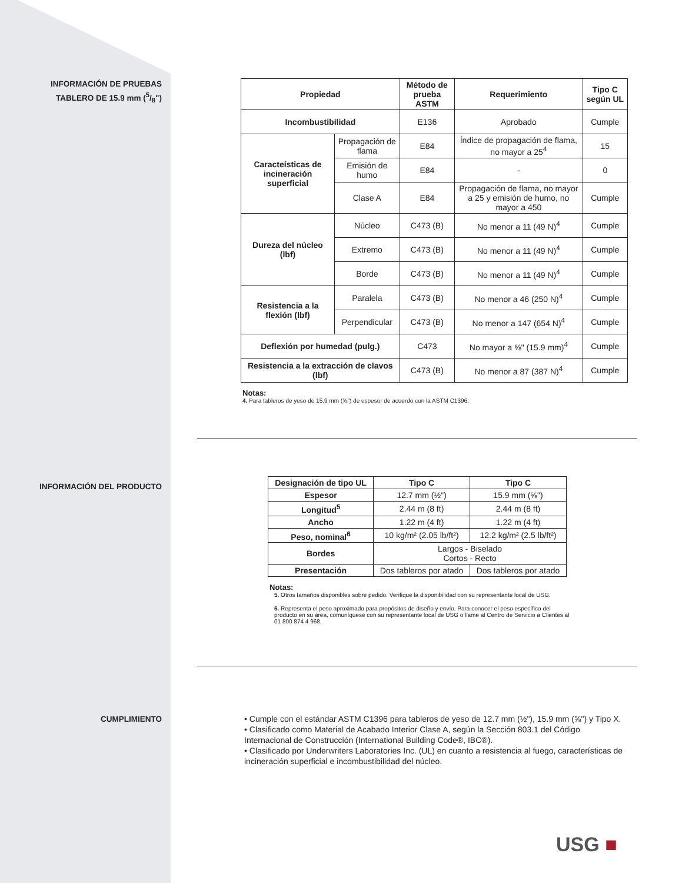INFORMACIÓN DE PRUEBAS
TABLERO DE 15.9 mm (5/8")
| Propiedad | | Método de prueba ASTM | Requerimiento | Tipo C según UL |
| --- | --- | --- | --- | --- |
| Incombustibilidad | | E136 | Aprobado | Cumple |
| Caracteísticas de incineración superficial | Propagación de flama | E84 | Índice de propagación de flama, no mayor a 25<sup>4</sup> | 15 |
| | Emisión de humo | E84 | - | 0 |
| | Clase A | E84 | Propagación de flama, no mayor a 25 y emisión de humo, no mayor a 450 | Cumple |
| Dureza del núcleo (lbf) | Núcleo | C473 (B) | No menor a 11 (49 N)<sup>4</sup> | Cumple |
| | Extremo | C473 (B) | No menor a 11 (49 N)<sup>4</sup> | Cumple |
| | Borde | C473 (B) | No menor a 11 (49 N)<sup>4</sup> | Cumple |
| Resistencia a la flexión (lbf) | Paralela | C473 (B) | No menor a 46 (250 N)<sup>4</sup> | Cumple |
| | Perpendicular | C473 (B) | No menor a 147 (654 N)<sup>4</sup> | Cumple |
| Deflexión por humedad (pulg.) | | C473 | No mayor a ⅝" (15.9 mm)<sup>4</sup> | Cumple |
| Resistencia a la extracción de clavos (lbf) | | C473 (B) | No menor a 87 (387 N)<sup>4</sup> | Cumple |
Notas:
4. Para tableros de yeso de 15.9 mm (⅝") de espesor de acuerdo con la ASTM C1396.
INFORMACIÓN DEL PRODUCTO
| Designación de tipo UL | Tipo C | Tipo C |
| --- | --- | --- |
| Espesor | 12.7 mm (½") | 15.9 mm (⅝") |
| Longitud<sup>5</sup> | 2.44 m (8 ft) | 2.44 m (8 ft) |
| Ancho | 1.22 m (4 ft) | 1.22 m (4 ft) |
| Peso, nominal<sup>6</sup> | 10 kg/m² (2.05 lb/ft²) | 12.2 kg/m² (2.5 lb/ft²) |
| Bordes | Largos - Biselado Cortos - Recto | |
| Presentación | Dos tableros por atado | Dos tableros por atado |
Notas:
5. Otros tamaños disponibles sobre pedido. Verifique la disponibilidad con su representante local de USG.
6. Representa el peso aproximado para propósitos de diseño y envío. Para conocer el peso específico del producto en su área, comuníquese con su representante local de USG o llame al Centro de Servicio a Clientes al 01 800 874 4 968.
CUMPLIMIENTO
• Cumple con el estándar ASTM C1396 para tableros de yeso de 12.7 mm (½"), 15.9 mm (⅝") y Tipo X.
• Clasificado como Material de Acabado Interior Clase A, según la Sección 803.1 del Código Internacional de Construcción (International Building Code®, IBC®).
• Clasificado por Underwriters Laboratories Inc. (UL) en cuanto a resistencia al fuego, características de incineración superficial e incombustibilidad del núcleo.
USG ■